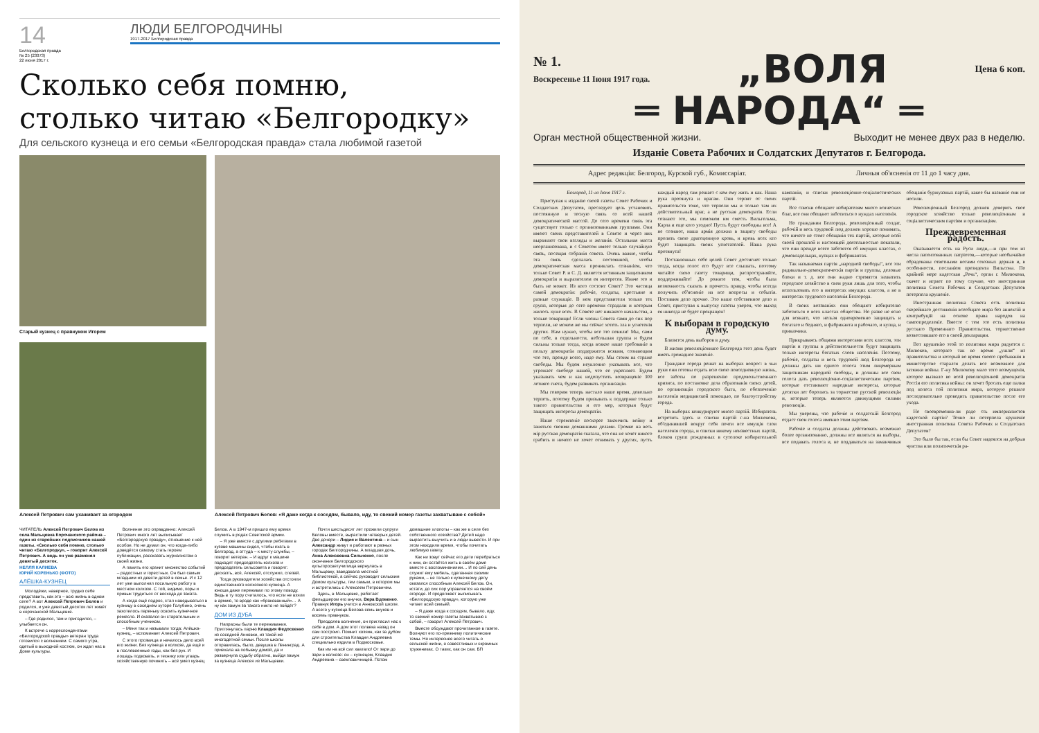14
Белгородская правда
№ 25 (23073)
22 июня 2017 г.
ЛЮДИ БЕЛГОРОДЧИНЫ
1917-2017 Белгородская правда
Сколько себя помню,
столько читаю «Белгородку»
Для сельского кузнеца и его семьи «Белгородская правда» стала любимой газетой
Старый кузнец с правнуком Игорем
Алексей Петрович сам ухаживает за огородом
Алексей Петрович Белов: «Я даже когда к соседям, бывало, иду, то свежий номер газеты захватываю с собой»
ЧИТАТЕЛЬ Алексей Петрович Белов из села Мальцевка Корочанского района – один из старейших подписчиков нашей газеты. «Сколько себя помню, столько читаю «Белгородку», – говорит Алексей Петрович. А ведь он уже разменял девятый десяток.
НЕЛЛЯ КАЛИЕВА
ЮРИЙ КОРЕНЬКО (ФОТО)
АЛЁШКА-КУЗНЕЦ
Молодёжи, наверное, трудно себе представить, как это – всю жизнь в одном селе? А вот Алексей Петрович Белов и родился, и уже девятый десяток лет живёт в корочанской Мальцевке.
– Где родился, там и пригодился, – улыбается он.
К встрече с корреспондентами «Белгородской правды» ветеран труда готовился с волнением. С самого утра, одетый в выходной костюм, он ждал нас в Доме культуры.
Волнение это оправданно: Алексей Петрович много лет выписывает «Белгородскую правду», отношение к ней особое. Но не думал он, что когда-либо доведётся самому стать героем публикации, рассказать журналистам о своей жизни.
А память его хранит множество событий – радостных и горестных. Он был самым младшим из девяти детей в семье. И с 12 лет уже выполнял посильную работу в местном колхозе. С той, видимо, поры и привык трудиться от восхода до заката.
А когда ещё подрос, стал наведываться в кузницу в соседнем хуторе Голубино, очень захотелось пареньку освоить кузнечное ремесло. И оказался он старательным и способным учеником.
– Меня так и называли тогда: Алёшка-кузнец, – вспоминает Алексей Петрович.
С этого прозвища и началось дело всей его жизни. Без кузнеца в колхозе, да ещё и в послевоенные годы, как без рук. И лошадь подковать, и технику или утварь хозяйственную починить – всё умел кузнец Белов. А в 1947-м пришло ему время служить в рядах Советской армии.
– Я уже вместе с другими ребятами в кузове машины сидел, чтобы ехать в Белгород, а оттуда – к месту службы, – говорит ветеран. – И вдруг к машине подходят председатель колхоза и председатель сельсовета и говорят: десказть, всё, Алексей, отслужил, слезай.
Тогда руководители хозяйства отстояли единственного колхозного кузнеца. А юноша даже переживал по этому поводу. Ведь в ту пору считалось, что если не взяли в армию, то вроде как «бракованный»… А ну как замуж за такого никто не пойдёт?
ДОМ ИЗ ДУБА
Напрасны были те переживания. Приглянулась парню Клавдия Федосеенко из соседней Анновки, из такой же многодетной семьи. После школы отправилась, было, девушка в Ленинград. А приехала на побывку домой, да и развернула судьбу обратно, выйдя замуж за кузнеца Алексея из Мальцевки.
Почти шестьдесят лет прожили супруги Беловы вместе, вырастили четверых детей. Две дочери – Лидия и Валентина – и сын Александр живут и работают в разных городах Белгородчины. А младшая дочь, Анна Алексеевна Сильченко, после окончания Белгородского культпросветучилища вернулась в Мальцевку, заведовала местной библиотекой, а сейчас руководит сельским Домом культуры, тем самым, в котором мы и встретились с Алексеем Петровичем.
Здесь, в Мальцевке, работает фельдшером его внучка, Вера Вдовенко. Правнук Игорь учится в Анновской школе. А всего у кузнеца Белова семь внуков и восемь правнуков.
Преодолев волнение, он пригласил нас к себе в дом. А дом этот полвека назад он сам построил. Помнит хозяин, как за дубом для строительства Клавдия Андреевна специально ездила в Подмосковье.
Как им на всё сил хватало! От зари до зари в колхозе: он – кузнецом, Клавдия Андреевна – свекловичницей. Потом домашние хлопоты – как же в селе без собственного хозяйства? Детей надо вырастить-выучить и в люди вывести. И при этом находили время, чтобы почитать любимую газету.
Как ни зовут сейчас его дети перебраться к ним, он остаётся жить в своём доме вместе с воспоминаниями… И по сей день служит ему мебель, сделанная своими руками, – не только к кузнечному делу оказался способным Алексей Белов. Он, кстати, до сих пор управляется на своём огороде. И продолжает выписывать «Белгородскую правду», которую уже читает всей семьёй.
– Я даже когда к соседям, бывало, иду, то свежий номер газеты захватываю с собой, – говорит Алексей Петрович.
Вместе обсуждают прочитанное в газете. Волнуют его по-прежнему политические темы. Но интереснее всего читать о сельской жизни, о совестливых и скромных тружениках. О таких, как он сам. БП
№ 1.
Воскресенье 11 Іюня 1917 года.
„ВОЛЯ
Цена 6 коп.
═ НАРОДА“ ═
Орган местной общественной жизни. Выходит не менее двух раз в неделю.
Изданіе Совета Рабочих и Солдатских Депутатов г. Белгорода.
Адрес редакціи: Белгород, Курской губ., Комиссаріат. Личныя об'ясненія от 11 до 1 часу дня.
Белгород, 11-го Іюня 1917 г.
Приступая к изданію своей газеты Совет Рабочих и Солдатских Депутатов, преследует цель установить постоянную и тесную связь со всей нашей демократической массой. До сего времени связь эта существует только с организованными группами. Они имеют своих представителей в Совете и через них выражают свои взгляды и желанія. Остальная масса неорганизована, и с Советом имеет только случайную связь, посещая собранія совета. Очень важно, чтобы эта связь сделалась постоянной, чтобы демократическая масса прониклась сознаніем, что только Совет Р. и С. Д. является истинным защитником демократіи и выразителем ея интересов. Иначе это и быть не может. Из кого состоит Совет? Это частица самой демократіи: рабочіе, солдаты, крестьяне и разные служащіе. В нем представители только тех групп, которыя до сего времени страдали и которым жилось хуже всех. В Совете нет никакого начальства, а только товарищи! Если члены Совета сами до сих пор терпели, не можем же мы сейчас хотеть зла и угнетенія других. Нам нужно, чтобы все это поняли! Мы, сами по себе, в отдельности, небольшая группа и будем сильны только тогда, когда всякое наше требованіе в пользу демократіи поддержится всяким, сознающим что это, прежде всего, надо ему. Мы стоим на страже свободы. Мы будем неуклонно указывать все, что угрожает свободе нашей, что ее укрепляет. Будем указывать чем и как недопустить возвращеніе 300 летняго гнета, будем развивать организаціи.
Мы говорим теперь настало наше время, довольно терпеть, поэтому будем призывать к поддержке только такого правительства и его мер, которыя будут защищать интересы демократіи.
Наше стремленіе поскорее закончить войну и заняться своими домашними делами. Громко на весь мір русская демократія сказала, что она не хочет никого грабить и ничего не хочет отнимать у других, пусть каждый народ сам решает с кем ему жить и как. Наша рука протянута и врагам. Они терпят от своих правительств тоже, что терпели мы и только там их действительный враг, а не русская демократія. Если сознают это, мы поможем им сместь Вильгельма, Карла и еще кого угодно! Пусть будут свободны все! А не сознают, наша армія должна в защиту свободы пролить свою драгоценную кровь, и кровь всех кто будет защищать своих угнетателей. Наша рука протянута!
Поставленных себе целей Совет достигнет только тогда, когда голос его будут все слышать, поэтому читайте свою газету товарищи, распространяйте, поддерживайте! До рожите тем, чтобы была возможность сказать и прочесть правду, чтобы всегда получить об'ясненіе на все вопросы и событія. Поставим дело прочно. Это наше собственное дело и Совет, приступая к выпуску газеты уверен, что выход ея никогда не будет прекращен!
К выборам в городскую думу.
Близится день выборов в думу.
В жизни революціоннаго Белгорода этот день будет иметь громадное значеніе.
Граждане города решат на выборах вопрос: в чьи руки они готовы отдать всю свою повседневную жизнь, все заботы по разрешенію продовольственнаго кризиса, по постановке дела образованія своих детей, по организаціи городского быта, по обезпеченію населенія медицинской помощью, по благоустройству города.
На выборах конкурируют много партій. Избиратель встретить здесь и списки партій г-на Милюкова, об'единившей вокруг себя почти все имущія слои населенія города, и списки никому неизвестных партій, блоков групп рожденных в сутолоке избирательной кампаніи, и списки революціонно-соціалистических партій.
Все списки обещают избирателям много всяческих благ, все они обещают заботиться о нуждах населенія.
Но гражданин Белгорода, революціонный солдат, рабочій и весь трудовой люд должен хорошо понимать, что ничего не стоят обещанія тех партій, которые всей своей прошлой и настоящей деятельностью показали, что они прежде всего заботятся об имущих классах, о домовладельцах, купцах и фабрикантах.
Так называемая партія „народной свободы“, все эти радикально-демократическія партіи и группы, деловые блоки и т. д. все они жадно стремятся захватить городское хозяйство в свои руки лишь для того, чтобы использовать его в интересах имущих классов, а не в интересах трудового населенія Белгорода.
В своих воззваніях они обещают избирателю заботиться о всех классах общества. Но развe не ясно для всякаго, что нельзя одновременно защищать и богатаго и бедняго, и фабриканта и рабочаго, и купца, и приказчика.
Прикрываясь общими интересами всех классов, эти партіи и группы в действительности будут защищать только интересы богатых слоев населенія. Поэтому, рабочіе, солдаты и весь трудовой люд Белгорода не должны дать ни одного голоса этим лицемерным защитникам народной свободы, и должны все свои голоса дать революціонно-соціалистическим партіям, которые отстаивают народные интересы, которые десятки лет боролись за торжество русской революціи и, которые теперь являются движущими силами революціи.
Мы уверены, что рабочіе и солдатскій Белгород отдаст свои голоса именно этим партіям.
Рабочіе и солдаты должны действовать возможно более организованно, должны все являться на выборы, все подавать голоса и, не поддаваться на заманчивыя обещанія буржуазных партій, какое бы названіе они не носили.
Революціонный Белгород должен доверить свое городское хозяйство только революціонным и соціалистическим партіям и организаціям.
Преждевременная радость.
Оказывается есть на Руси люди,—и при том из числа патентованных патріотов,—которые необычайно обрадованы ответными нотами союзных держав и, в особенности, посланіем президента Вильсона. По крайней мере кадетская „Речь“, орган г. Милюкова, скачет и играет по тому случаю, что иностранная политика Совета Рабочих и Солдатских Депутатов потерпела крушеніе.
Иностранная политика Совета есть политика скорейшаго достиженія всеобщаго мира без аннексій и контрибуцій на основе права народов на самоопределеніе. Вместе с тем это есть политика русскаго Временнаго Правительства, торжественно возвестившаго его в своей декларации.
Вот крушенію этой то политики мира радуется г. Милюков, котораго так во время „ушли“ из правительства и который во время своего пребыванія в министерстве старался делать все возможное для затяжки войны. Г-ну Милюкову мало того возмущенія, которое вызвало во всей революціонной демократіи Россіи его политика войны: он хочет бросать еще палки под колеса той политики мира, которую решило последовательно проводить правительство после его ухода.
Но своевременна-ли радо сть империалистов кадетской партіи? Точно ли потерпела крушеніе иностранная политика Совета Рабочих и Солдатских Депутатов?
Это было бы так, если бы Совет надеялся на добрыя чувства или политическія ра-